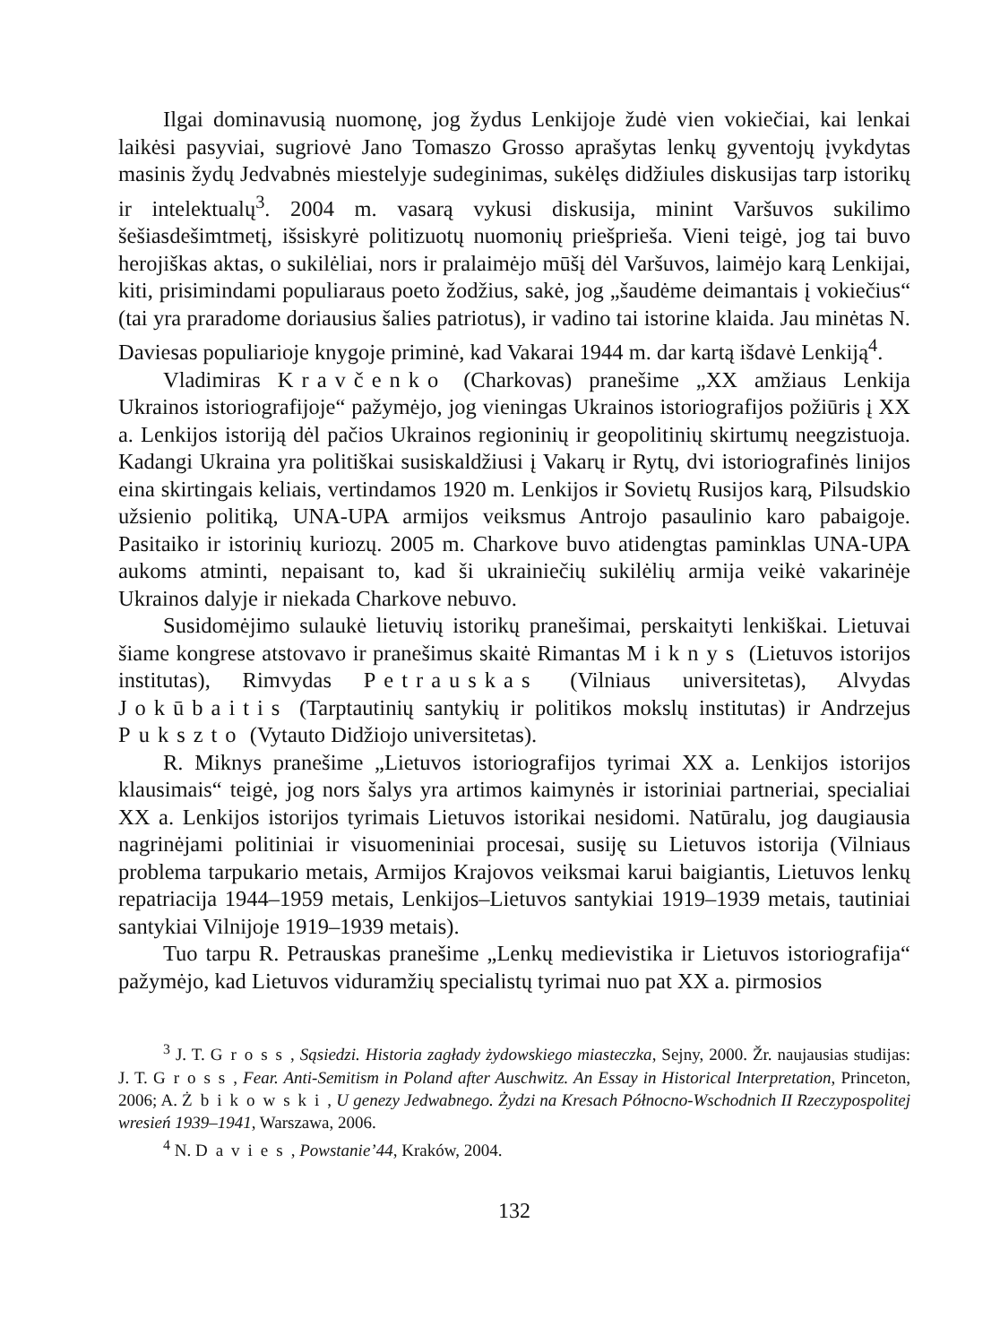Ilgai dominavusią nuomonę, jog žydus Lenkijoje žudė vien vokiečiai, kai lenkai laikėsi pasyviai, sugriovė Jano Tomaszo Grosso aprašytas lenkų gyventojų įvykdytas masinis žydų Jedvabnės miestelyje sudeginimas, sukėlęs didžiules diskusijas tarp istorikų ir intelektualų<sup>3</sup>. 2004 m. vasarą vykusi diskusija, minint Varšuvos sukilimo šešiasdešimtmetį, išsiskyrė politizuotų nuomonių priešprieša. Vieni teigė, jog tai buvo herojiškas aktas, o sukilėliai, nors ir pralaimėjo mūšį dėl Varšuvos, laimėjo karą Lenkijai, kiti, prisimindami populiaraus poeto žodžius, sakė, jog „šaudėme deimantais į vokiečius“ (tai yra praradome doriausius šalies patriotus), ir vadino tai istorine klaida. Jau minėtas N. Daviesas populiarioje knygoje priminė, kad Vakarai 1944 m. dar kartą išdavė Lenkiją<sup>4</sup>.
Vladimiras Kravčenko (Charkovas) pranešime „XX amžiaus Lenkija Ukrainos istoriografijoje“ pažymėjo, jog vieningas Ukrainos istoriografijos požiūris į XX a. Lenkijos istoriją dėl pačios Ukrainos regioninių ir geopolitinių skirtumų neegzistuoja. Kadangi Ukraina yra politiškai susiskaldžiusi į Vakarų ir Rytų, dvi istoriografinės linijos eina skirtingais keliais, vertindamos 1920 m. Lenkijos ir Sovietų Rusijos karą, Pilsudskio užsienio politiką, UNA-UPA armijos veiksmus Antrojo pasaulinio karo pabaigoje. Pasitaiko ir istorinių kuriozų. 2005 m. Charkove buvo atidengtas paminklas UNA-UPA aukoms atminti, nepaisant to, kad ši ukrainiečių sukilėlių armija veikė vakarinėje Ukrainos dalyje ir niekada Charkove nebuvo.
Susidomėjimo sulaukė lietuvių istorikų pranešimai, perskaityti lenkiškai. Lietuvai šiame kongrese atstovavo ir pranešimus skaitė Rimantas Miknys (Lietuvos istorijos institutas), Rimvydas Petrauskas (Vilniaus universitetas), Alvydas Jokūbaitis (Tarptautinių santykių ir politikos mokslų institutas) ir Andrzejus Pukszto (Vytauto Didžiojo universitetas).
R. Miknys pranešime „Lietuvos istoriografijos tyrimai XX a. Lenkijos istorijos klausimais“ teigė, jog nors šalys yra artimos kaimynės ir istoriniai partneriai, specialiai XX a. Lenkijos istorijos tyrimais Lietuvos istorikai nesidomi. Natūralu, jog daugiausia nagrinėjami politiniai ir visuomeniniai procesai, susiję su Lietuvos istorija (Vilniaus problema tarpukario metais, Armijos Krajovos veiksmai karui baigiantis, Lietuvos lenkų repatriacija 1944–1959 metais, Lenkijos–Lietuvos santykiai 1919–1939 metais, tautiniai santykiai Vilnijoje 1919–1939 metais).
Tuo tarpu R. Petrauskas pranešime „Lenkų medievistika ir Lietuvos istoriografija“ pažymėjo, kad Lietuvos viduramžių specialistų tyrimai nuo pat XX a. pirmosios
<sup>3</sup> J. T. Gross, Sąsiedzi. Historia zagłady żydowskiego miasteczka, Sejny, 2000. Žr. naujausias studijas: J. T. Gross, Fear. Anti-Semitism in Poland after Auschwitz. An Essay in Historical Interpretation, Princeton, 2006; A. Żbikowski, U genezy Jedwabnego. Żydzi na Kresach Północno-Wschodnich II Rzeczypospolitej wresień 1939–1941, Warszawa, 2006.
<sup>4</sup> N. Davies, Powstanie’44, Kraków, 2004.
132